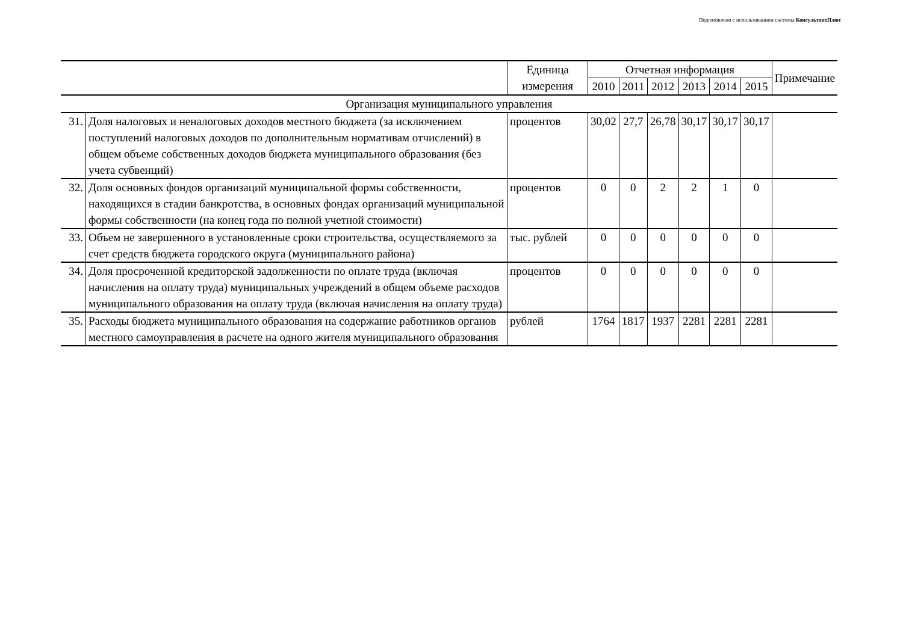Подготовлено с использованием системы КонсультантПлюс
| | | Единица измерения | Отчетная информация | | | | | | Примечание |
| --- | --- | --- | --- | --- | --- | --- | --- | --- | --- |
| | | | 2010 | 2011 | 2012 | 2013 | 2014 | 2015 | |
| Организация муниципального управления | | | | | | | | | |
| 31. | Доля налоговых и неналоговых доходов местного бюджета (за исключением поступлений налоговых доходов по дополнительным нормативам отчислений) в общем объеме собственных доходов бюджета муниципального образования (без учета субвенций) | процентов | 30,02 | 27,7 | 26,78 | 30,17 | 30,17 | 30,17 | |
| 32. | Доля основных фондов организаций муниципальной формы собственности, находящихся в стадии банкротства, в основных фондах организаций муниципальной формы собственности (на конец года по полной учетной стоимости) | процентов | 0 | 0 | 2 | 2 | 1 | 0 | |
| 33. | Объем не завершенного в установленные сроки строительства, осуществляемого за счет средств бюджета городского округа (муниципального района) | тыс. рублей | 0 | 0 | 0 | 0 | 0 | 0 | |
| 34. | Доля просроченной кредиторской задолженности по оплате труда (включая начисления на оплату труда) муниципальных учреждений в общем объеме расходов муниципального образования на оплату труда (включая начисления на оплату труда) | процентов | 0 | 0 | 0 | 0 | 0 | 0 | |
| 35. | Расходы бюджета муниципального образования на содержание работников органов местного самоуправления в расчете на одного жителя муниципального образования | рублей | 1764 | 1817 | 1937 | 2281 | 2281 | 2281 | |